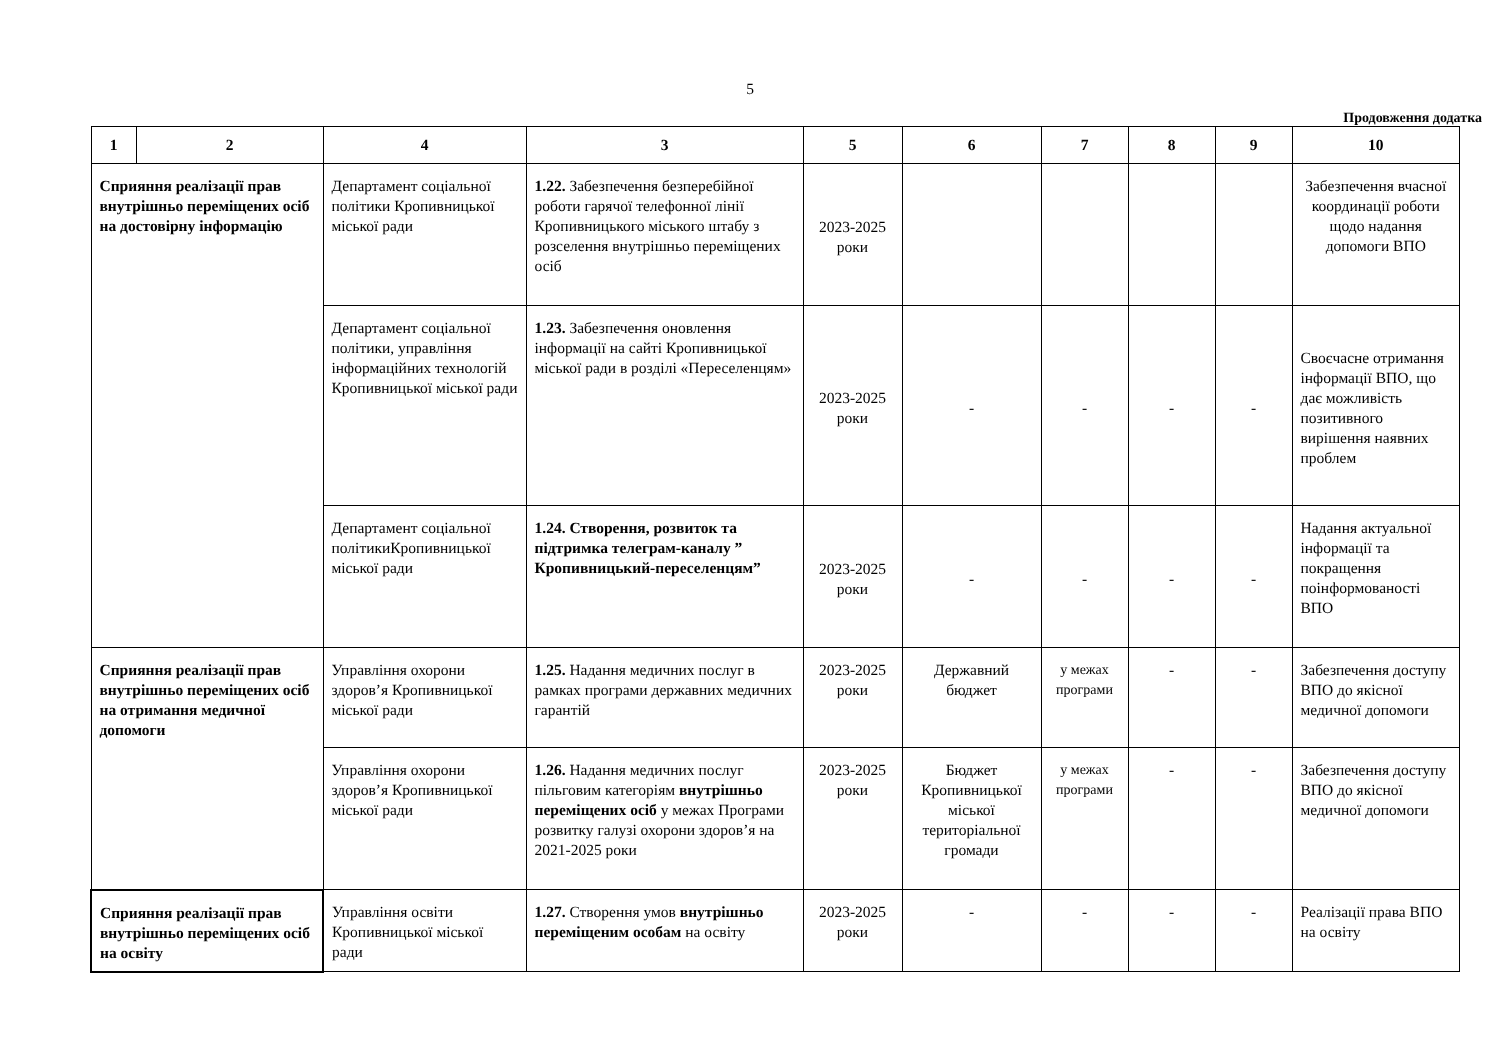5
Продовження додатка
| 1 | 2 | 4 | 3 | 5 | 6 | 7 | 8 | 9 | 10 |
| --- | --- | --- | --- | --- | --- | --- | --- | --- | --- |
| Сприяння реалізації прав внутрішньо переміщених осіб на достовірну інформацію | | Департамент соціальної політики Кропивницької міської ради | 1.22. Забезпечення безперебійної роботи гарячої телефонної лінії Кропивницького міського штабу з розселення внутрішньо переміщених осіб | 2023-2025 роки | | | | | Забезпечення вчасної координації роботи щодо надання допомоги ВПО |
| | | Департамент соціальної політики, управління інформаційних технологій Кропивницької міської ради | 1.23. Забезпечення оновлення інформації на сайті Кропивницької міської ради в розділі «Переселенцям» | 2023-2025 роки | - | - | - | - | Своєчасне отримання інформації ВПО, що дає можливість позитивного вирішення наявних проблем |
| | | Департамент соціальної політикиКропивницької міської ради | 1.24. Створення, розвиток та підтримка телеграм-каналу ” Кропивницький-переселенцям” | 2023-2025 роки | - | - | - | - | Надання актуальної інформації та покращення поінформованості ВПО |
| Сприяння реалізації прав внутрішньо переміщених осіб на отримання медичної допомоги | | Управління охорони здоров’я Кропивницької міської ради | 1.25. Надання медичних послуг в рамках програми державних медичних гарантій | 2023-2025 роки | Державний бюджет | у межах програми | - | - | Забезпечення доступу ВПО до якісної медичної допомоги |
| | | Управління охорони здоров’я Кропивницької міської ради | 1.26. Надання медичних послуг пільговим категоріям внутрішньо переміщених осіб у межах Програми розвитку галузі охорони здоров’я на 2021-2025 роки | 2023-2025 роки | Бюджет Кропивницької міської територіальної громади | у межах програми | - | - | Забезпечення доступу ВПО до якісної медичної допомоги |
| Сприяння реалізації прав внутрішньо переміщених осіб на освіту | | Управління освіти Кропивницької міської ради | 1.27. Створення умов внутрішньо переміщеним особам на освіту | 2023-2025 роки | - | - | - | - | Реалізації права ВПО на освіту |